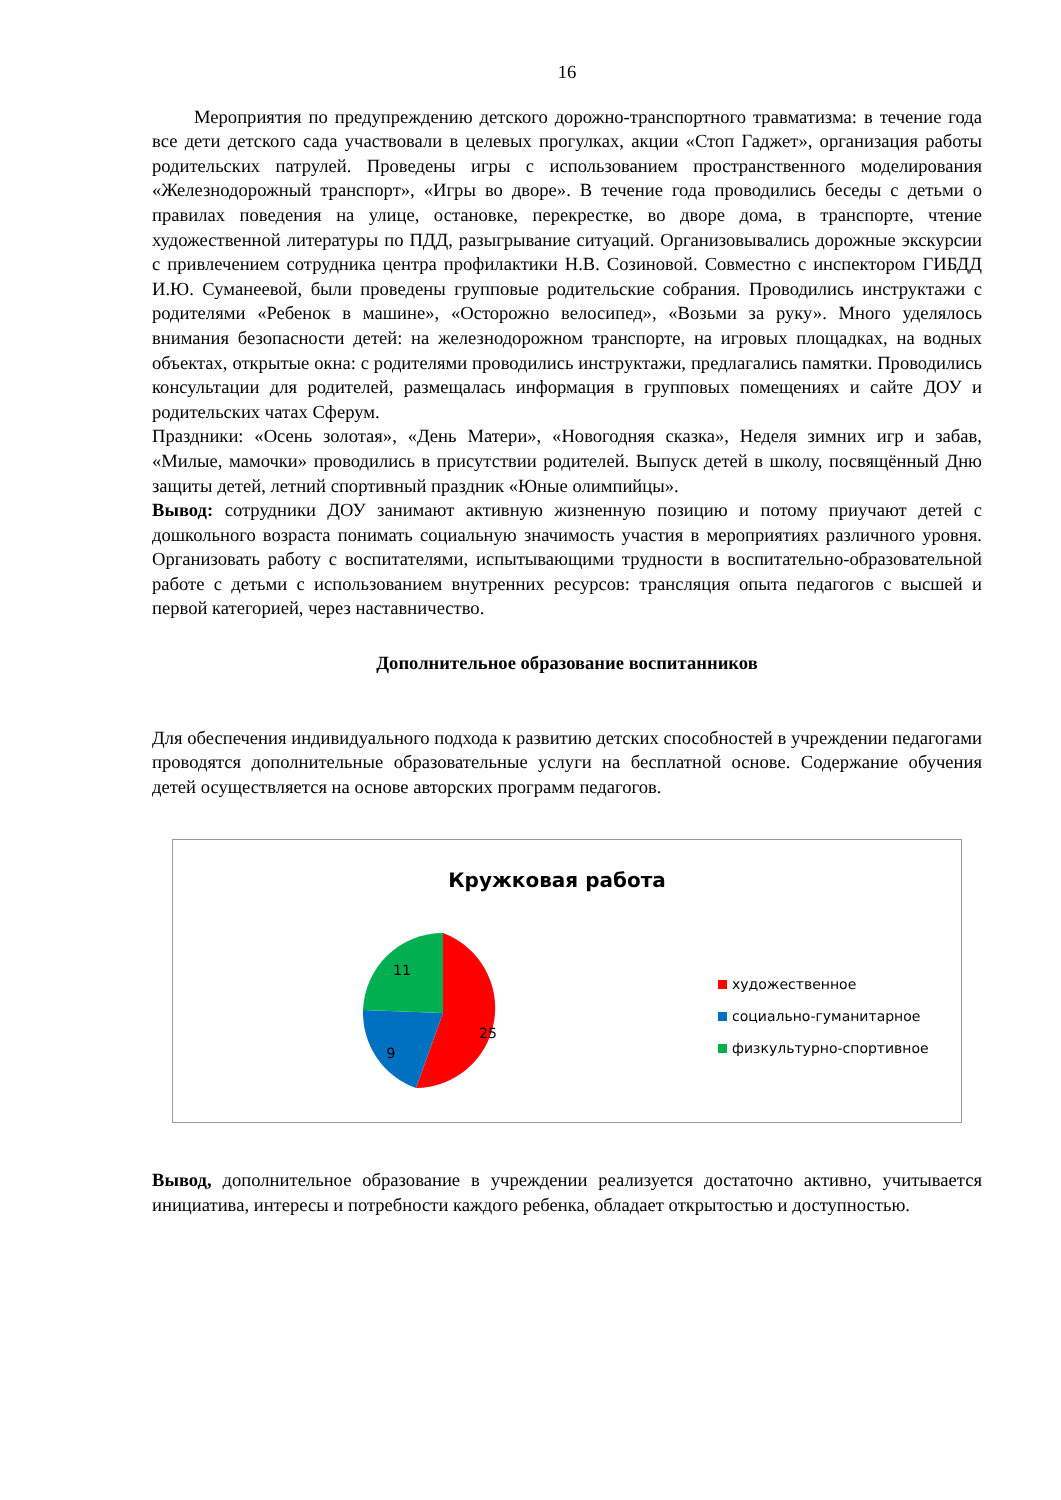16
Мероприятия по предупреждению детского дорожно-транспортного травматизма: в течение года все дети детского сада участвовали в целевых прогулках, акции «Стоп Гаджет», организация работы родительских патрулей. Проведены игры с использованием пространственного моделирования «Железнодорожный транспорт», «Игры во дворе». В течение года проводились беседы с детьми о правилах поведения на улице, остановке, перекрестке, во дворе дома, в транспорте, чтение художественной литературы по ПДД, разыгрывание ситуаций. Организовывались дорожные экскурсии с привлечением сотрудника центра профилактики Н.В. Созиновой. Совместно с инспектором ГИБДД И.Ю. Суманеевой, были проведены групповые родительские собрания. Проводились инструктажи с родителями «Ребенок в машине», «Осторожно велосипед», «Возьми за руку». Много уделялось внимания безопасности детей: на железнодорожном транспорте, на игровых площадках, на водных объектах, открытые окна: с родителями проводились инструктажи, предлагались памятки. Проводились консультации для родителей, размещалась информация в групповых помещениях и сайте ДОУ и родительских чатах Сферум.
Праздники: «Осень золотая», «День Матери», «Новогодняя сказка», Неделя зимних игр и забав, «Милые, мамочки» проводились в присутствии родителей. Выпуск детей в школу, посвящённый Дню защиты детей, летний спортивный праздник «Юные олимпийцы».
Вывод: сотрудники ДОУ занимают активную жизненную позицию и потому приучают детей с дошкольного возраста понимать социальную значимость участия в мероприятиях различного уровня. Организовать работу с воспитателями, испытывающими трудности в воспитательно-образовательной работе с детьми с использованием внутренних ресурсов: трансляция опыта педагогов с высшей и первой категорией, через наставничество.
Дополнительное образование воспитанников
Для обеспечения индивидуального подхода к развитию детских способностей в учреждении педагогами проводятся дополнительные образовательные услуги на бесплатной основе. Содержание обучения детей осуществляется на основе авторских программ педагогов.
Кружковая работа
25
9
11
художественное
социально-гуманитарное
физкультурно-спортивное
Вывод, дополнительное образование в учреждении реализуется достаточно активно, учитывается инициатива, интересы и потребности каждого ребенка, обладает открытостью и доступностью.